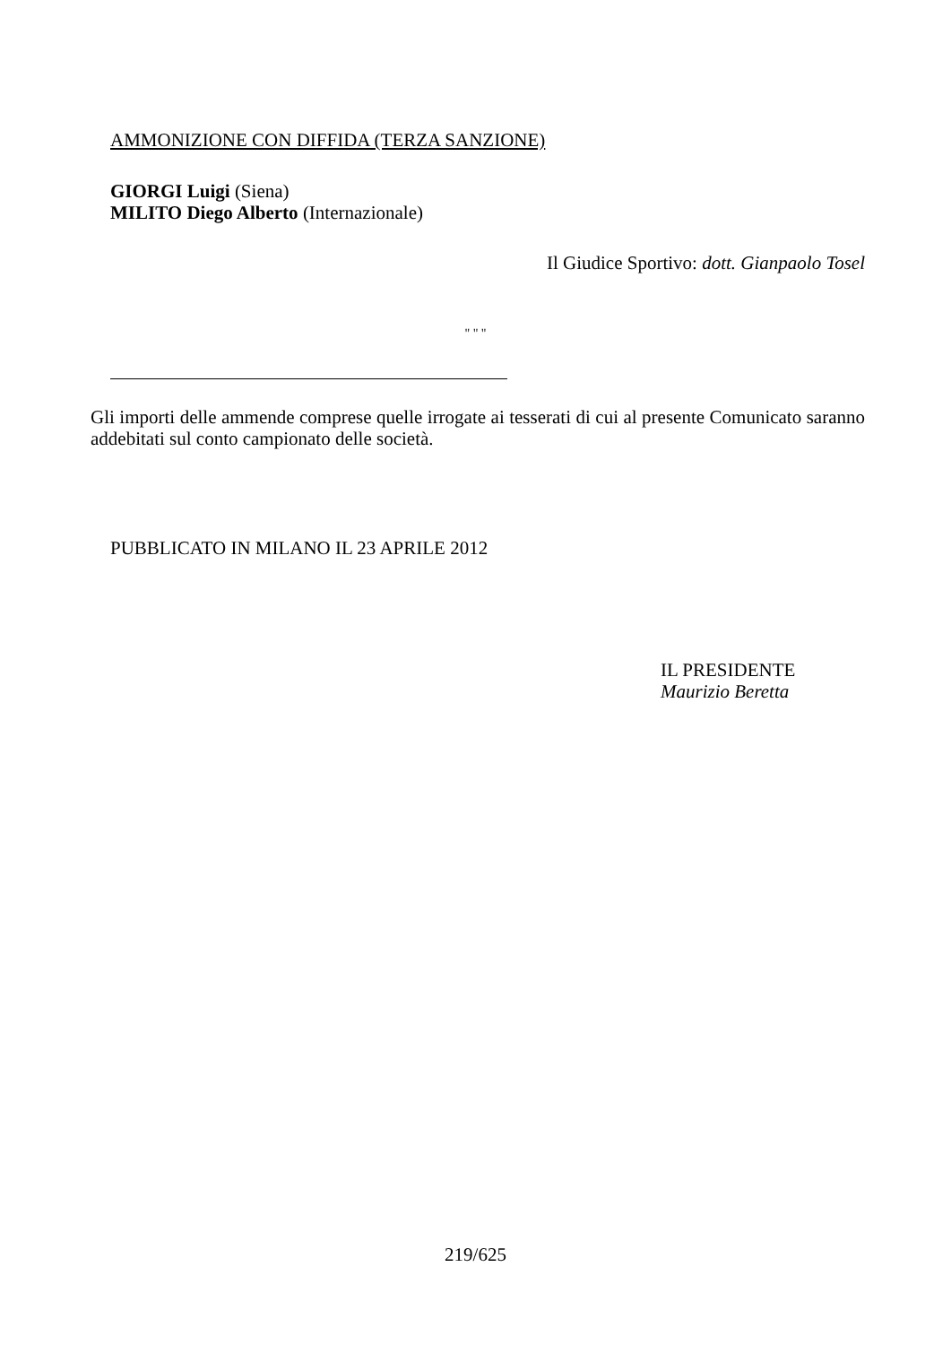AMMONIZIONE CON DIFFIDA (TERZA SANZIONE)
GIORGI Luigi (Siena)
MILITO Diego Alberto (Internazionale)
Il Giudice Sportivo: dott. Gianpaolo Tosel
" " "
Gli importi delle ammende comprese quelle irrogate ai tesserati di cui al presente Comunicato saranno addebitati sul conto campionato delle società.
PUBBLICATO IN MILANO IL 23 APRILE 2012
IL PRESIDENTE
Maurizio Beretta
219/625